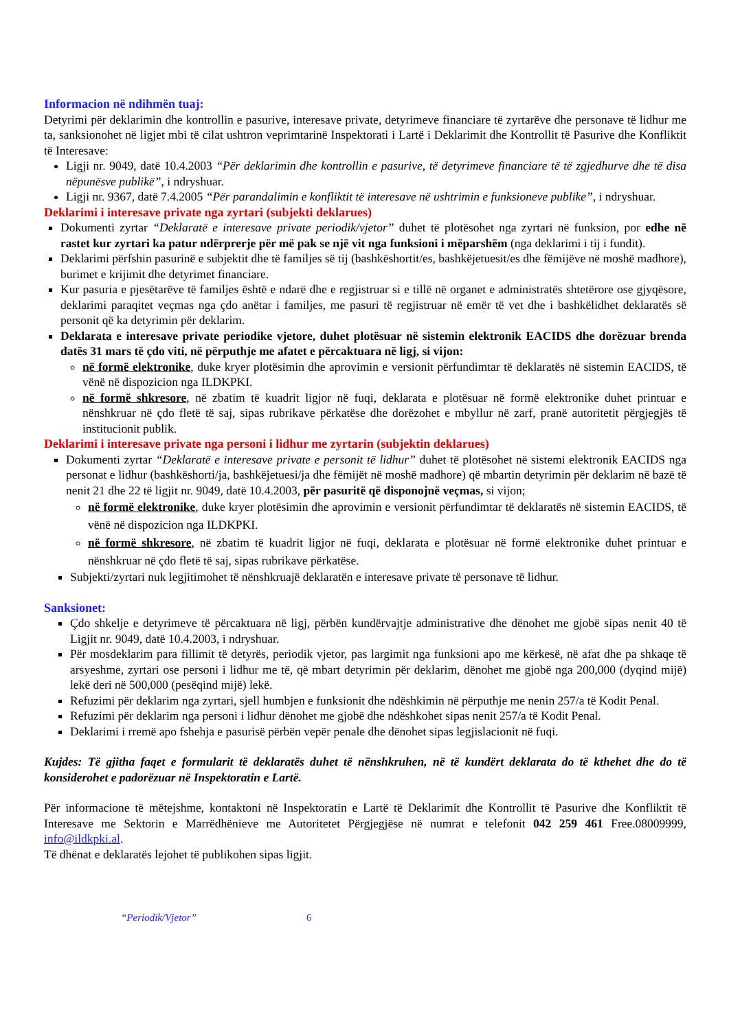Informacion në ndihmën tuaj:
Detyrimi për deklarimin dhe kontrollin e pasurive, interesave private, detyrimeve financiare të zyrtarëve dhe personave të lidhur me ta, sanksionohet në ligjet mbi të cilat ushtron veprimtarinë Inspektorati i Lartë i Deklarimit dhe Kontrollit të Pasurive dhe Konfliktit të Interesave:
Ligji nr. 9049, datë 10.4.2003 “Për deklarimin dhe kontrollin e pasurive, të detyrimeve financiare të të zgjedhurve dhe të disa nëpunësve publikë”, i ndryshuar.
Ligji nr. 9367, datë 7.4.2005 “Për parandalimin e konfliktit të interesave në ushtrimin e funksioneve publike”, i ndryshuar.
Deklarimi i interesave private nga zyrtari (subjekti deklarues)
Dokumenti zyrtar “Deklaratë e interesave private periodik/vjetor” duhet të plotësohet nga zyrtari në funksion, por edhe në rastet kur zyrtari ka patur ndërprerje për më pak se një vit nga funksioni i mëparshëm (nga deklarimi i tij i fundit).
Deklarimi përfshin pasurinë e subjektit dhe të familjes së tij (bashkëshortit/es, bashkëjetuesit/es dhe fëmijëve në moshë madhore), burimet e krijimit dhe detyrimet financiare.
Kur pasuria e pjesëtarëve të familjes është e ndarë dhe e regjistruar si e tillë në organet e administratës shtetërore ose gjyqësore, deklarimi paraqitet veçmas nga çdo anëtar i familjes, me pasuri të regjistruar në emër të vet dhe i bashkëlidhet deklaratës së personit që ka detyrimin për deklarim.
Deklarata e interesave private periodike vjetore, duhet plotësuar në sistemin elektronik EACIDS dhe dorëzuar brenda datës 31 mars të çdo viti, në përputhje me afatet e përcaktuara në ligj, si vijon:
në formë elektronike, duke kryer plotësimin dhe aprovimin e versionit përfundimtar të deklaratës në sistemin EACIDS, të vënë në dispozicion nga ILDKPKI.
në formë shkresore, në zbatim të kuadrit ligjor në fuqi, deklarata e plotësuar në formë elektronike duhet printuar e nënshkruar në çdo fletë të saj, sipas rubrikave përkatëse dhe dorëzohet e mbyllur në zarf, pranë autoritetit përgjegjës të institucionit publik.
Deklarimi i interesave private nga personi i lidhur me zyrtarin (subjektin deklarues)
Dokumenti zyrtar “Deklaratë e interesave private e personit të lidhur” duhet të plotësohet në sistemi elektronik EACIDS nga personat e lidhur (bashkëshorti/ja, bashkëjetuesi/ja dhe fëmijët në moshë madhore) që mbartin detyrimin për deklarim në bazë të nenit 21 dhe 22 të ligjit nr. 9049, datë 10.4.2003, për pasuritë që disponojnë veçmas, si vijon;
në formë elektronike, duke kryer plotësimin dhe aprovimin e versionit përfundimtar të deklaratës në sistemin EACIDS, të vënë në dispozicion nga ILDKPKI.
në formë shkresore, në zbatim të kuadrit ligjor në fuqi, deklarata e plotësuar në formë elektronike duhet printuar e nënshkruar në çdo fletë të saj, sipas rubrikave përkatëse.
Subjekti/zyrtari nuk legjitimohet të nënshkruajë deklaratën e interesave private të personave të lidhur.
Sanksionet:
Çdo shkelje e detyrimeve të përcaktuara në ligj, përbën kundërvajtje administrative dhe dënohet me gjobë sipas nenit 40 të Ligjit nr. 9049, datë 10.4.2003, i ndryshuar.
Për mosdeklarim para fillimit të detyrës, periodik vjetor, pas largimit nga funksioni apo me kërkesë, në afat dhe pa shkaqe të arsyeshme, zyrtari ose personi i lidhur me të, që mbart detyrimin për deklarim, dënohet me gjobë nga 200,000 (dyqind mijë) lekë deri në 500,000 (pesëqind mijë) lekë.
Refuzimi për deklarim nga zyrtari, sjell humbjen e funksionit dhe ndëshkimin në përputhje me nenin 257/a të Kodit Penal.
Refuzimi për deklarim nga personi i lidhur dënohet me gjobë dhe ndëshkohet sipas nenit 257/a të Kodit Penal.
Deklarimi i rremë apo fshehja e pasurisë përbën vepër penale dhe dënohet sipas legjislacionit në fuqi.
Kujdes: Të gjitha faqet e formularit të deklaratës duhet të nënshkruhen, në të kundërt deklarata do të kthehet dhe do të konsiderohet e padorëzuar në Inspektoratin e Lartë.
Për informacione të mëtejshme, kontaktoni në Inspektoratin e Lartë të Deklarimit dhe Kontrollit të Pasurive dhe Konfliktit të Interesave me Sektorin e Marrëdhënieve me Autoritetet Përgjegjëse në numrat e telefonit 042 259 461 Free.08009999, info@ildkpki.al.
Të dhënat e deklaratës lejohet të publikohen sipas ligjit.
“Periodik/Vjetor” 6